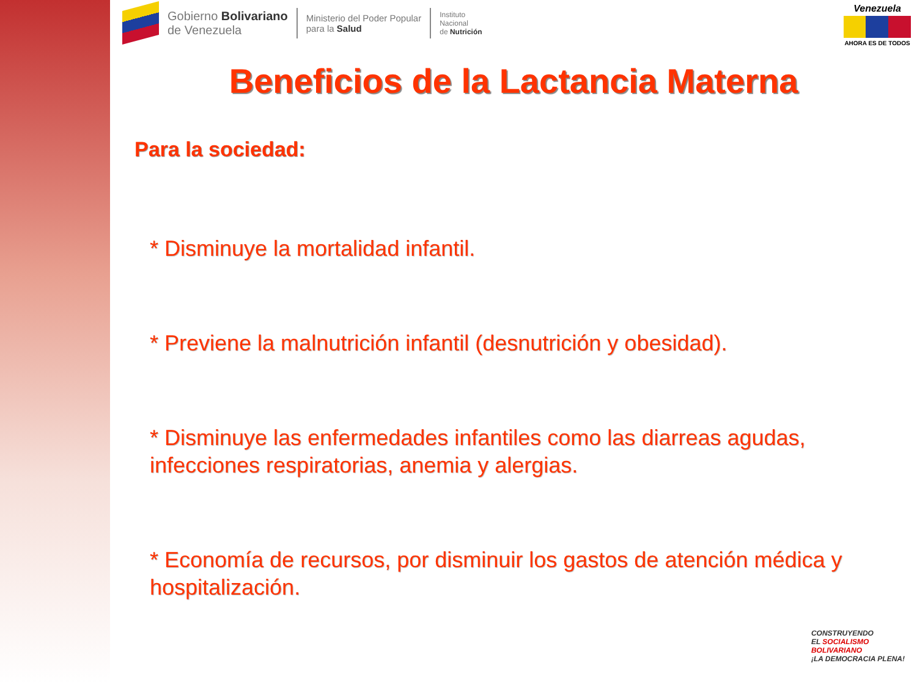Gobierno Bolivariano
de Venezuela
Ministerio del Poder Popular
para la Salud
Instituto
Nacional
de Nutrición
Venezuela
AHORA ES DE TODOS
Beneficios de la Lactancia Materna
Para la sociedad:
* Disminuye la mortalidad infantil.
* Previene la malnutrición infantil (desnutrición y obesidad).
* Disminuye las enfermedades infantiles como las diarreas agudas, infecciones respiratorias, anemia y alergias.
* Economía de recursos, por disminuir los gastos de atención médica y hospitalización.
CONSTRUYENDO
EL SOCIALISMO
BOLIVARIANO
¡LA DEMOCRACIA PLENA!